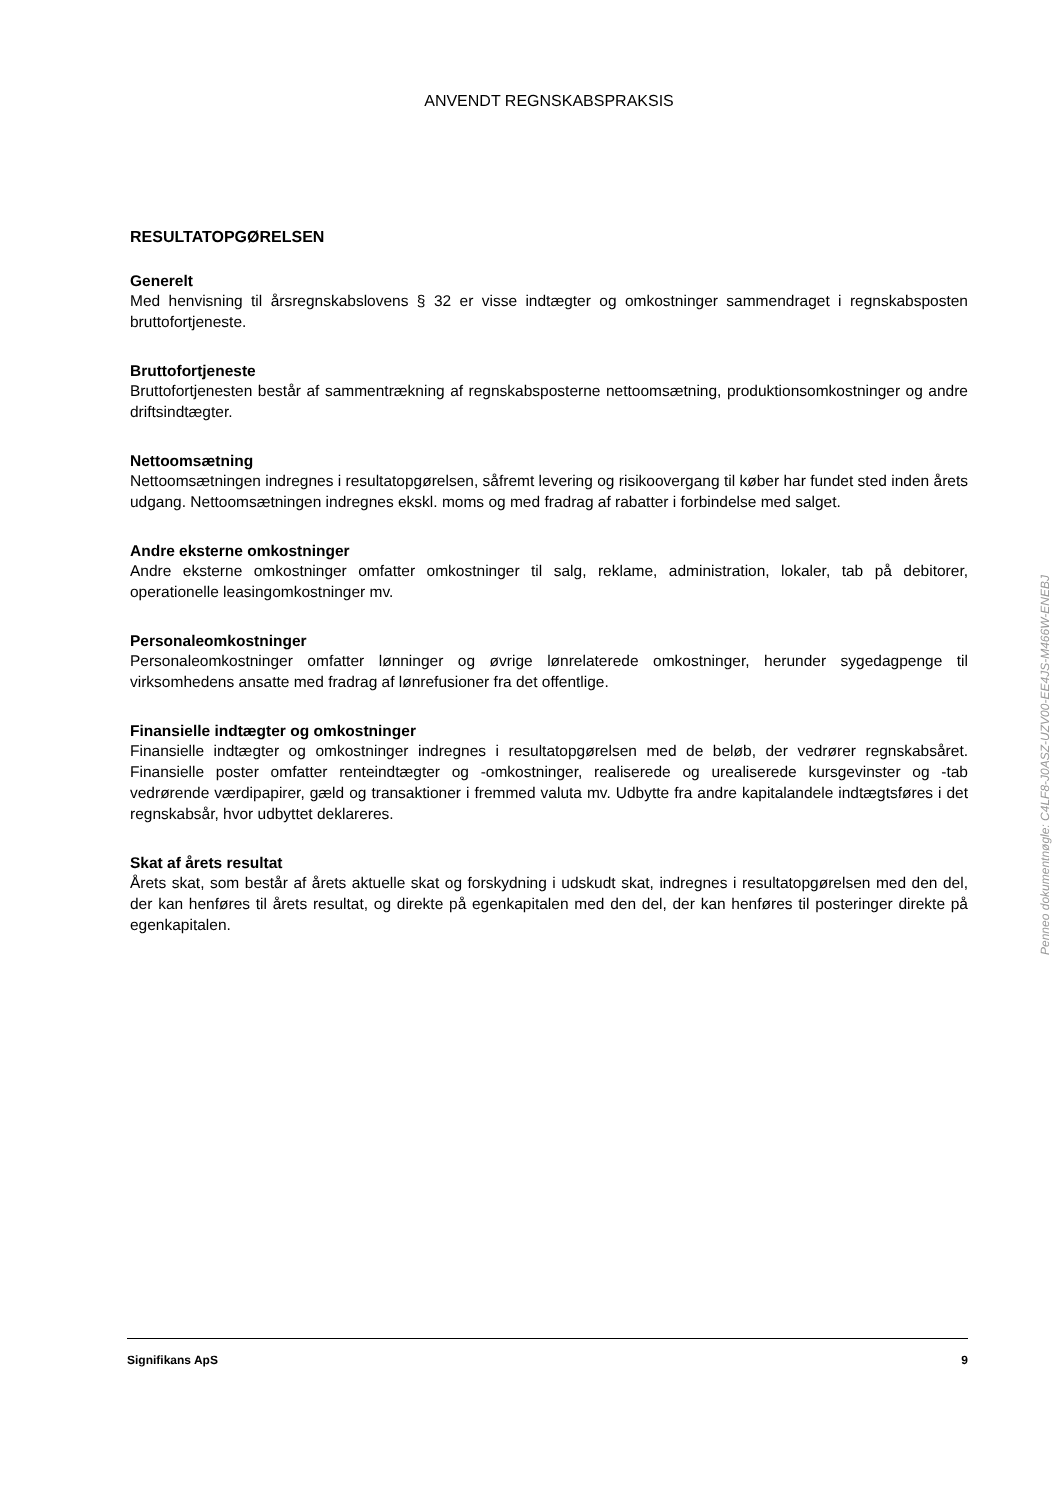ANVENDT REGNSKABSPRAKSIS
RESULTATOPGØRELSEN
Generelt
Med henvisning til årsregnskabslovens § 32 er visse indtægter og omkostninger sammendraget i regnskabsposten bruttofortjeneste.
Bruttofortjeneste
Bruttofortjenesten består af sammentrækning af regnskabsposterne nettoomsætning, produktionsomkostninger og andre driftsindtægter.
Nettoomsætning
Nettoomsætningen indregnes i resultatopgørelsen, såfremt levering og risikoovergang til køber har fundet sted inden årets udgang. Nettoomsætningen indregnes ekskl. moms og med fradrag af rabatter i forbindelse med salget.
Andre eksterne omkostninger
Andre eksterne omkostninger omfatter omkostninger til salg, reklame, administration, lokaler, tab på debitorer, operationelle leasingomkostninger mv.
Personaleomkostninger
Personaleomkostninger omfatter lønninger og øvrige lønrelaterede omkostninger, herunder sygedagpenge til virksomhedens ansatte med fradrag af lønrefusioner fra det offentlige.
Finansielle indtægter og omkostninger
Finansielle indtægter og omkostninger indregnes i resultatopgørelsen med de beløb, der vedrører regnskabsåret. Finansielle poster omfatter renteindtægter og -omkostninger, realiserede og urealiserede kursgevinster og -tab vedrørende værdipapirer, gæld og transaktioner i fremmed valuta mv. Udbytte fra andre kapitalandele indtægtsføres i det regnskabsår, hvor udbyttet deklareres.
Skat af årets resultat
Årets skat, som består af årets aktuelle skat og forskydning i udskudt skat, indregnes i resultatopgørelsen med den del, der kan henføres til årets resultat, og direkte på egenkapitalen med den del, der kan henføres til posteringer direkte på egenkapitalen.
Penneo dokumentnøgle: C4LF8-J0ASZ-UZV00-EE4JS-M466W-ENEBJ
Signifikans ApS 9